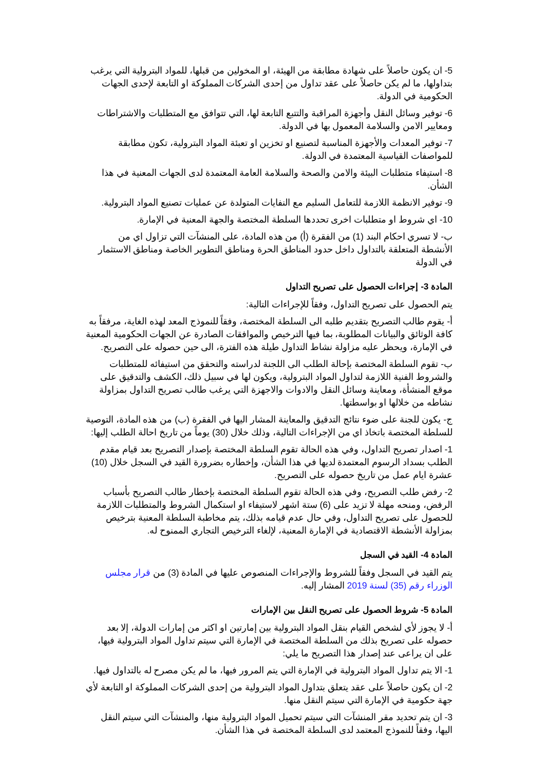5- ان يكون حاصلاً على شهادة مطابقة من الهيئة، او المخولين من قبلها، للمواد البترولية التي يرغب بتداولها، ما لم يكن حاصلاً على عقد تداول من إحدى الشركات المملوكة او التابعة لإحدى الجهات الحكومية في الدولة.
6- توفير وسائل النقل وأجهزة المراقبة والتتبع التابعة لها، التي تتوافق مع المتطلبات والاشتراطات ومعايير الامن والسلامة المعمول بها في الدولة.
7- توفير المعدات والأجهزة المناسبة لتصنيع او تخزين او تعبئة المواد البترولية، تكون مطابقة للمواصفات القياسية المعتمدة في الدولة.
8- استيفاء متطلبات البيئة والامن والصحة والسلامة العامة المعتمدة لدى الجهات المعنية في هذا الشأن.
9- توفير الانظمة اللازمة للتعامل السليم مع النفايات المتولدة عن عمليات تصنيع المواد البترولية.
10- اي شروط او متطلبات اخرى تحددها السلطة المختصة والجهة المعنية في الإمارة.
ب- لا تسري احكام البند (1) من الفقرة (أ) من هذه المادة، على المنشآت التي تزاول اي من الأنشطة المتعلقة بالتداول داخل حدود المناطق الحرة ومناطق التطوير الخاصة ومناطق الاستثمار في الدولة
المادة 3- إجراءات الحصول على تصريح التداول
يتم الحصول على تصريح التداول، وفقاً للإجراءات التالية:
أ- يقوم طالب التصريح بتقديم طلبه الى السلطة المختصة، وفقاً للنموذج المعد لهذه الغاية، مرفقاً به كافة الوثائق والبيانات المطلوبة، بما فيها الترخيص والموافقات الصادرة عن الجهات الحكومية المعنية في الإمارة، ويحظر عليه مزاولة نشاط التداول طيلة هذه الفترة، الى حين حصوله على التصريح.
ب- تقوم السلطة المختصة بإحالة الطلب الى اللجنة لدراسته والتحقق من استيفائه للمتطلبات والشروط الفنية اللازمة لتداول المواد البترولية، ويكون لها في سبيل ذلك، الكشف والتدقيق على موقع المنشأة، ومعاينة وسائل النقل والادوات والاجهزة التي يرغب طالب تصريح التداول بمزاولة نشاطه من خلالها او بواسطتها.
ج- يكون للجنة على ضوء نتائج التدقيق والمعاينة المشار اليها في الفقرة (ب) من هذه المادة، التوصية للسلطة المختصة باتخاذ اي من الإجراءات التالية، وذلك خلال (30) يوماً من تاريخ احالة الطلب إليها:
1- اصدار تصريح التداول، وفي هذه الحالة تقوم السلطة المختصة بإصدار التصريح بعد قيام مقدم الطلب بسداد الرسوم المعتمدة لديها في هذا الشأن، وإخطاره بضرورة القيد في السجل خلال (10) عشرة ايام عمل من تاريخ حصوله على التصريح.
2- رفض طلب التصريح، وفي هذه الحالة تقوم السلطة المختصة بإخطار طالب التصريح بأسباب الرفض، ومنحه مهلة لا تزيد على (6) ستة اشهر لاستيفاء او استكمال الشروط والمتطلبات اللازمة للحصول على تصريح التداول، وفي حال عدم قيامه بذلك، يتم مخاطبة السلطة المعنية بترخيص بمزاولة الأنشطة الاقتصادية في الإمارة المعنية، لإلغاء الترخيص التجاري الممنوح له.
المادة 4- القيد في السجل
يتم القيد في السجل وفقاً للشروط والإجراءات المنصوص عليها في المادة (3) من قرار مجلس الوزراء رقم (35) لسنة 2019 المشار إليه.
المادة 5- شروط الحصول على تصريح النقل بين الإمارات
أ- لا يجوز لأي لشخص القيام بنقل المواد البترولية بين إمارتين او اكثر من إمارات الدولة، إلا بعد حصوله على تصريح بذلك من السلطة المختصة في الإمارة التي سيتم تداول المواد البترولية فيها، على ان يراعى عند إصدار هذا التصريح ما يلي:
1- الا يتم تداول المواد البترولية في الإمارة التي يتم المرور فيها، ما لم يكن مصرح له بالتداول فيها.
2- ان يكون حاصلاً على عقد يتعلق بتداول المواد البترولية من إحدى الشركات المملوكة او التابعة لأي جهة حكومية في الإمارة التي سيتم النقل منها.
3- ان يتم تحديد مقر المنشآت التي سيتم تحميل المواد البترولية منها، والمنشآت التي سيتم النقل اليها، وفقاً للنموذج المعتمد لدى السلطة المختصة في هذا الشأن.